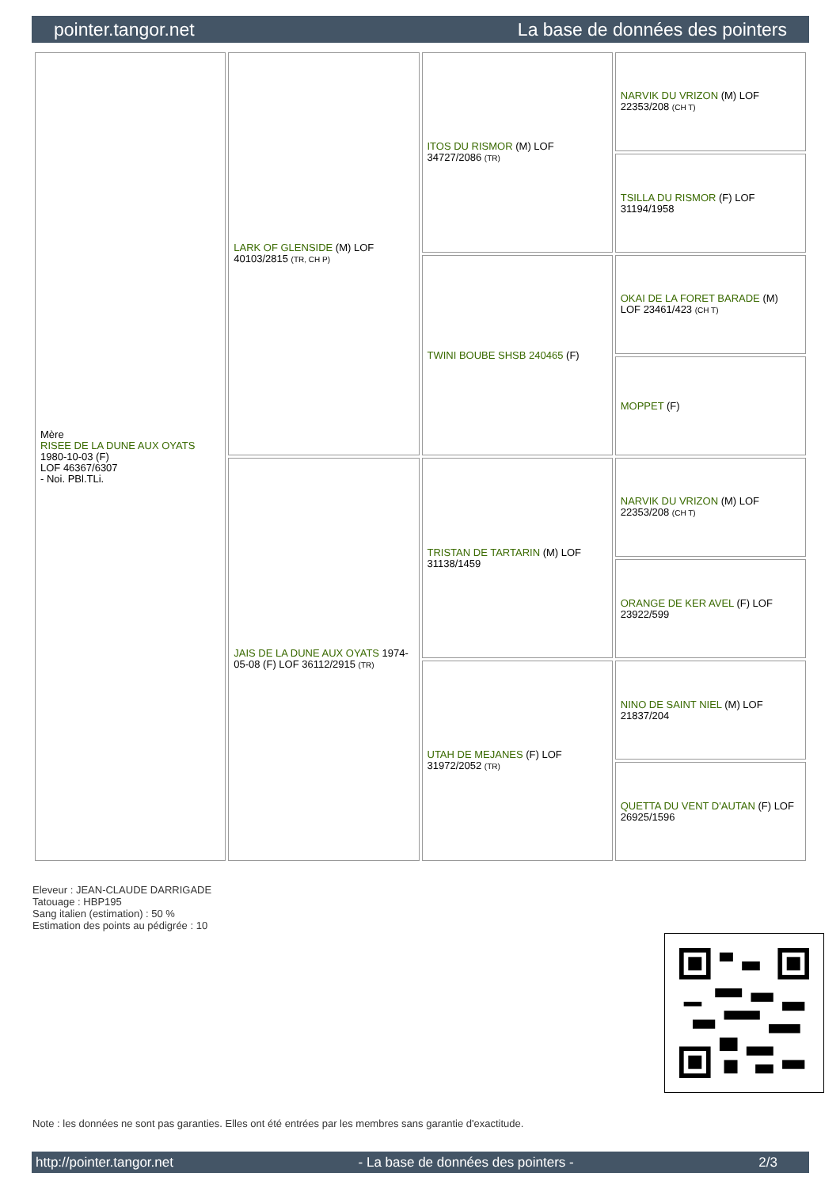pointer.tangor.net La base de données des pointers
| Mère RISEE DE LA DUNE AUX OYATS 1980-10-03 (F) LOF 46367/6307 - Noi. PBl.TLi. | LARK OF GLENSIDE (M) LOF 40103/2815 (TR, CH P) | ITOS DU RISMOR (M) LOF 34727/2086 (TR) | NARVIK DU VRIZON (M) LOF 22353/208 (CH T) |
| | | | TSILLA DU RISMOR (F) LOF 31194/1958 |
| | | TWINI BOUBE SHSB 240465 (F) | OKAI DE LA FORET BARADE (M) LOF 23461/423 (CH T) |
| | | | MOPPET (F) |
| | JAIS DE LA DUNE AUX OYATS 1974-05-08 (F) LOF 36112/2915 (TR) | TRISTAN DE TARTARIN (M) LOF 31138/1459 | NARVIK DU VRIZON (M) LOF 22353/208 (CH T) |
| | | | ORANGE DE KER AVEL (F) LOF 23922/599 |
| | | UTAH DE MEJANES (F) LOF 31972/2052 (TR) | NINO DE SAINT NIEL (M) LOF 21837/204 |
| | | | QUETTA DU VENT D'AUTAN (F) LOF 26925/1596 |
Eleveur : JEAN-CLAUDE DARRIGADE
Tatouage : HBP195
Sang italien (estimation) : 50 %
Estimation des points au pédigrée : 10
Note : les données ne sont pas garanties. Elles ont été entrées par les membres sans garantie d'exactitude.
http://pointer.tangor.net - La base de données des pointers - 2/3